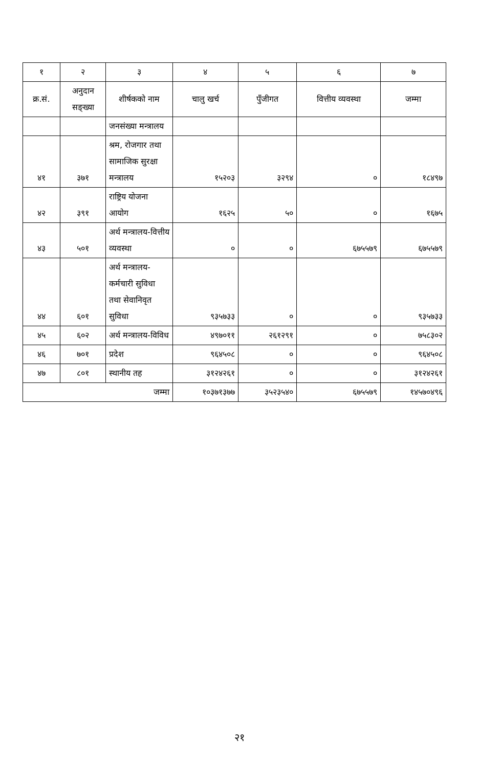| १ | २ | ३ | ४ | ५ | ६ | ७ |
| --- | --- | --- | --- | --- | --- | --- |
| क्र.सं. | अनुदान सङ्ख्या | शीर्षकको नाम | चालु खर्च | पुँजीगत | वित्तीय व्यवस्था | जम्मा |
| | | जनसंख्या मन्त्रालय | | | | |
| ४१ | ३७१ | श्रम, रोजगार तथा सामाजिक सुरक्षा मन्त्रालय | १५२०३ | ३२९४ | ० | १८४९७ |
| ४२ | ३९१ | राष्ट्रिय योजना आयोग | १६२५ | ५० | ० | १६७५ |
| ४३ | ५०१ | अर्थ मन्त्रालय-वित्तीय व्यवस्था | ० | ० | ६७५५७९ | ६७५५७९ |
| ४४ | ६०१ | अर्थ मन्त्रालय-कर्मचारी सुविधा तथा सेवानिवृत सुविधा | ९३५७३३ | ० | ० | ९३५७३३ |
| ४५ | ६०२ | अर्थ मन्त्रालय-विविध | ४९७०११ | २६१२९१ | ० | ७५८३०२ |
| ४६ | ७०१ | प्रदेश | ९६४५०८ | ० | ० | ९६४५०८ |
| ४७ | ८०१ | स्थानीय तह | ३१२४२६१ | ० | ० | ३१२४२६१ |
| जम्मा | | | १०३७१३७७ | ३५२३५४० | ६७५५७९ | १४५७०४९६ |
२१